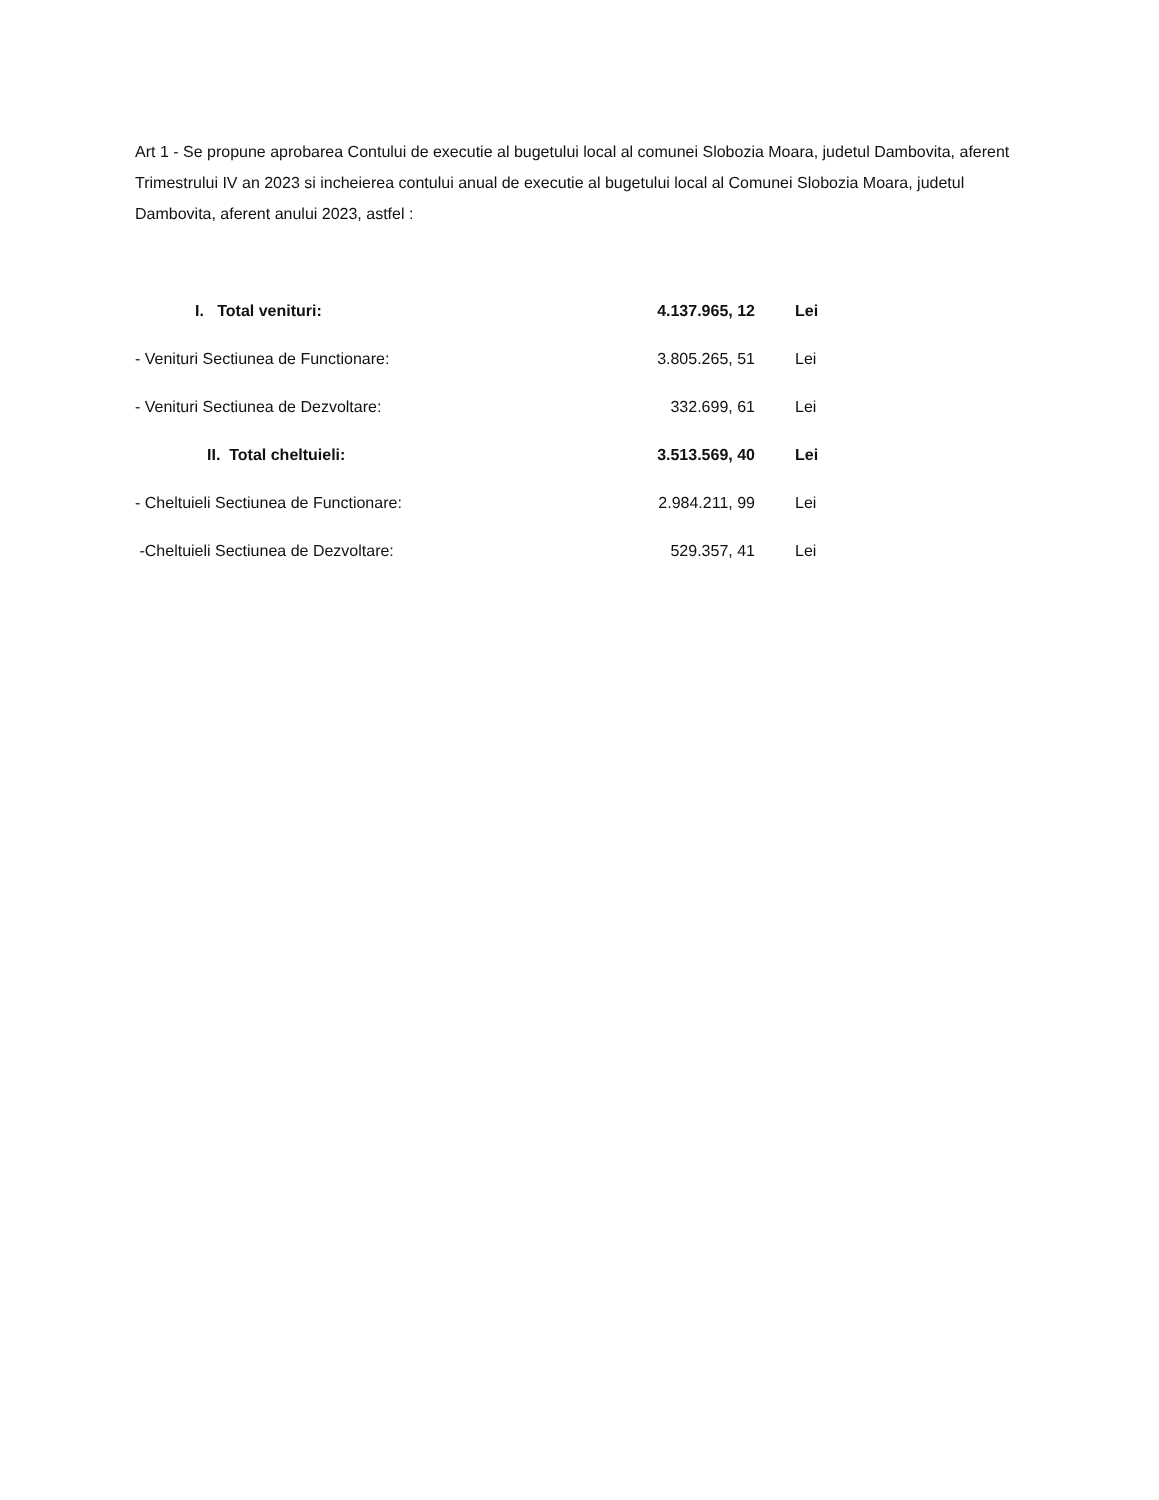Art 1 - Se propune aprobarea Contului de executie al bugetului local al comunei Slobozia Moara, judetul Dambovita, aferent Trimestrului IV an 2023 si incheierea contului anual de executie al bugetului local al Comunei Slobozia Moara, judetul Dambovita, aferent anului 2023, astfel :
| I. Total venituri: | 4.137.965, 12 | Lei |
| - Venituri Sectiunea de Functionare: | 3.805.265, 51 | Lei |
| - Venituri Sectiunea de Dezvoltare: | 332.699, 61 | Lei |
| II. Total cheltuieli: | 3.513.569, 40 | Lei |
| - Cheltuieli Sectiunea de Functionare: | 2.984.211, 99 | Lei |
| -Cheltuieli Sectiunea de Dezvoltare: | 529.357, 41 | Lei |